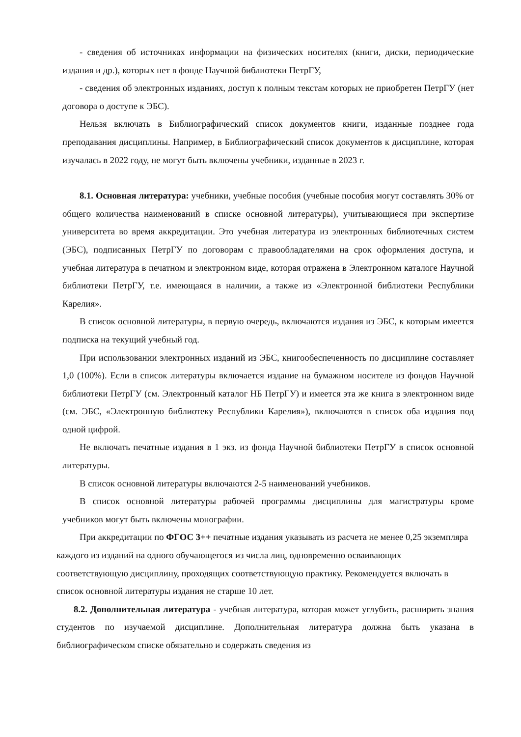- сведения об источниках информации на физических носителях (книги, диски, периодические издания и др.), которых нет в фонде Научной библиотеки ПетрГУ,
- сведения об электронных изданиях, доступ к полным текстам которых не приобретен ПетрГУ (нет договора о доступе к ЭБС).
Нельзя включать в Библиографический список документов книги, изданные позднее года преподавания дисциплины. Например, в Библиографический список документов к дисциплине, которая изучалась в 2022 году, не могут быть включены учебники, изданные в 2023 г.
8.1. Основная литература: учебники, учебные пособия (учебные пособия могут составлять 30% от общего количества наименований в списке основной литературы), учитывающиеся при экспертизе университета во время аккредитации. Это учебная литература из электронных библиотечных систем (ЭБС), подписанных ПетрГУ по договорам с правообладателями на срок оформления доступа, и учебная литература в печатном и электронном виде, которая отражена в Электронном каталоге Научной библиотеки ПетрГУ, т.е. имеющаяся в наличии, а также из «Электронной библиотеки Республики Карелия».
В список основной литературы, в первую очередь, включаются издания из ЭБС, к которым имеется подписка на текущий учебный год.
При использовании электронных изданий из ЭБС, книгообеспеченность по дисциплине составляет 1,0 (100%). Если в список литературы включается издание на бумажном носителе из фондов Научной библиотеки ПетрГУ (см. Электронный каталог НБ ПетрГУ) и имеется эта же книга в электронном виде (см. ЭБС, «Электронную библиотеку Республики Карелия»), включаются в список оба издания под одной цифрой.
Не включать печатные издания в 1 экз. из фонда Научной библиотеки ПетрГУ в список основной литературы.
В список основной литературы включаются 2-5 наименований учебников.
В список основной литературы рабочей программы дисциплины для магистратуры кроме учебников могут быть включены монографии.
При аккредитации по ФГОС 3++ печатные издания указывать из расчета не менее 0,25 экземпляра каждого из изданий на одного обучающегося из числа лиц, одновременно осваивающих соответствующую дисциплину, проходящих соответствующую практику. Рекомендуется включать в список основной литературы издания не старше 10 лет.
8.2. Дополнительная литература - учебная литература, которая может углубить, расширить знания студентов по изучаемой дисциплине. Дополнительная литература должна быть указана в библиографическом списке обязательно и содержать сведения из